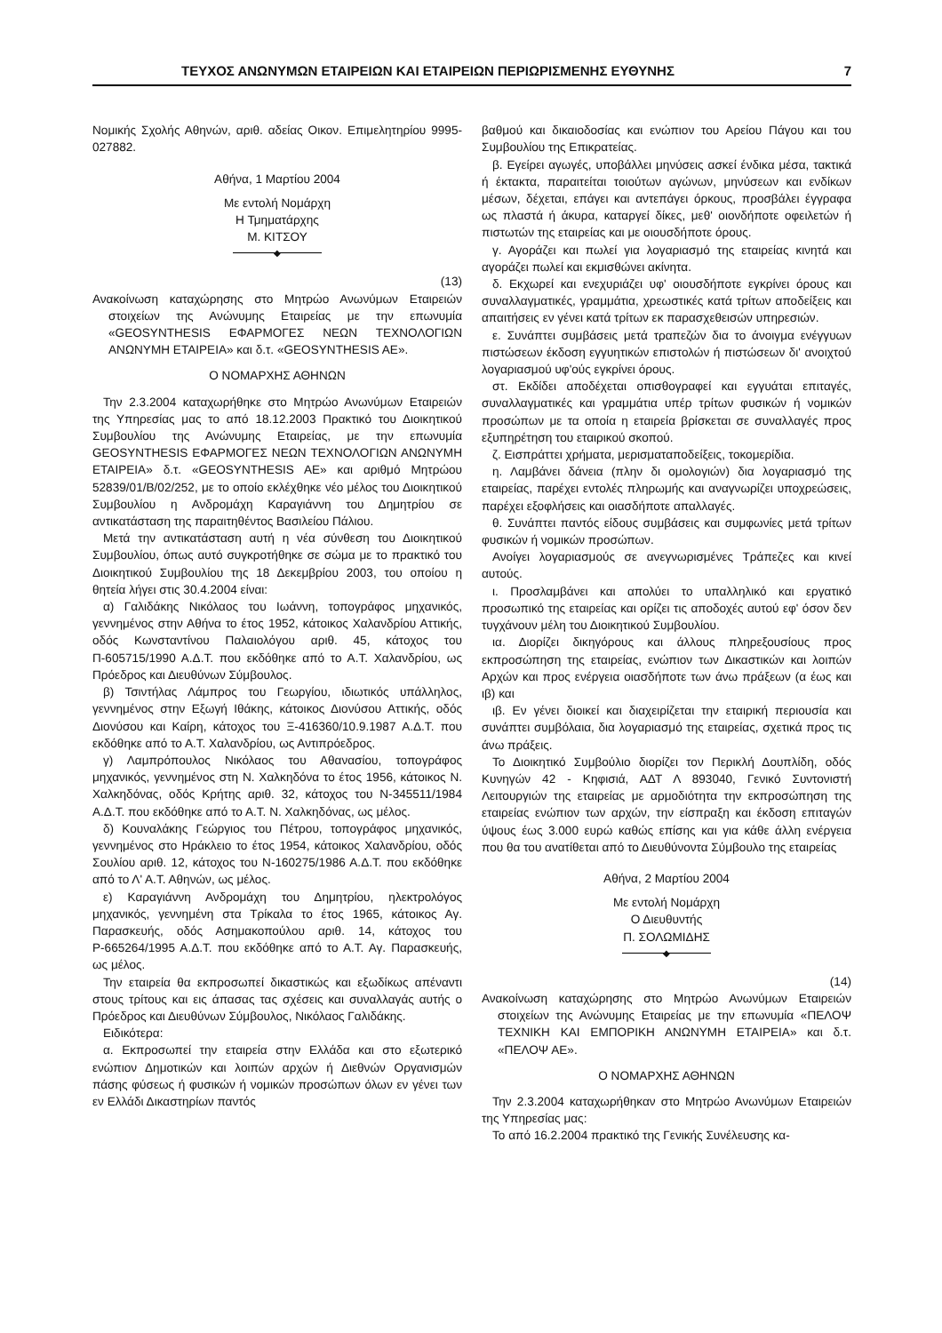ΤΕΥΧΟΣ ΑΝΩΝΥΜΩΝ ΕΤΑΙΡΕΙΩΝ ΚΑΙ ΕΤΑΙΡΕΙΩΝ ΠΕΡΙΩΡΙΣΜΕΝΗΣ ΕΥΘΥΝΗΣ 7
Νομικής Σχολής Αθηνών, αριθ. αδείας Οικον. Επιμελητηρίου 9995-027882.
Αθήνα, 1 Μαρτίου 2004
Με εντολή Νομάρχη
Η Τμηματάρχης
Μ. ΚΙΤΣΟΥ
◆
(13)
Ανακοίνωση καταχώρησης στο Μητρώο Ανωνύμων Εταιρειών στοιχείων της Ανώνυμης Εταιρείας με την επωνυμία «GEOSYNTHESIS ΕΦΑΡΜΟΓΕΣ ΝΕΩΝ ΤΕΧΝΟΛΟΓΙΩΝ ΑΝΩΝΥΜΗ ΕΤΑΙΡΕΙΑ» και δ.τ. «GEOSYNTHESIS AE».
Ο ΝΟΜΑΡΧΗΣ ΑΘΗΝΩΝ
Την 2.3.2004 καταχωρήθηκε στο Μητρώο Ανωνύμων Εταιρειών της Υπηρεσίας μας το από 18.12.2003 Πρακτικό του Διοικητικού Συμβουλίου της Ανώνυμης Εταιρείας, με την επωνυμία GEOSYNTHESIS ΕΦΑΡΜΟΓΕΣ ΝΕΩΝ ΤΕΧΝΟΛΟΓΙΩΝ ΑΝΩΝΥΜΗ ΕΤΑΙΡΕΙΑ» δ.τ. «GEOSYNTHESIS AE» και αριθμό Μητρώου 52839/01/Β/02/252, με το οποίο εκλέχθηκε νέο μέλος του Διοικητικού Συμβουλίου η Ανδρομάχη Καραγιάννη του Δημητρίου σε αντικατάσταση της παραιτηθέντος Βασιλείου Πάλιου.
Μετά την αντικατάσταση αυτή η νέα σύνθεση του Διοικητικού Συμβουλίου, όπως αυτό συγκροτήθηκε σε σώμα με το πρακτικό του Διοικητικού Συμβουλίου της 18 Δεκεμβρίου 2003, του οποίου η θητεία λήγει στις 30.4.2004 είναι:
α) Γαλιδάκης Νικόλαος του Ιωάννη, τοπογράφος μηχανικός, γεννημένος στην Αθήνα το έτος 1952, κάτοικος Χαλανδρίου Αττικής, οδός Κωνσταντίνου Παλαιολόγου αριθ. 45, κάτοχος του Π-605715/1990 Α.Δ.Τ. που εκδόθηκε από το Α.Τ. Χαλανδρίου, ως Πρόεδρος και Διευθύνων Σύμβουλος.
β) Τσιντήλας Λάμπρος του Γεωργίου, ιδιωτικός υπάλληλος, γεννημένος στην Εξωγή Ιθάκης, κάτοικος Διονύσου Αττικής, οδός Διονύσου και Καίρη, κάτοχος του Ξ-416360/10.9.1987 Α.Δ.Τ. που εκδόθηκε από το Α.Τ. Χαλανδρίου, ως Αντιπρόεδρος.
γ) Λαμπρόπουλος Νικόλαος του Αθανασίου, τοπογράφος μηχανικός, γεννημένος στη Ν. Χαλκηδόνα το έτος 1956, κάτοικος Ν. Χαλκηδόνας, οδός Κρήτης αριθ. 32, κάτοχος του Ν-345511/1984 Α.Δ.Τ. που εκδόθηκε από το Α.Τ. Ν. Χαλκηδόνας, ως μέλος.
δ) Κουναλάκης Γεώργιος του Πέτρου, τοπογράφος μηχανικός, γεννημένος στο Ηράκλειο το έτος 1954, κάτοικος Χαλανδρίου, οδός Σουλίου αριθ. 12, κάτοχος του Ν-160275/1986 Α.Δ.Τ. που εκδόθηκε από το Λ' Α.Τ. Αθηνών, ως μέλος.
ε) Καραγιάννη Ανδρομάχη του Δημητρίου, ηλεκτρολόγος μηχανικός, γεννημένη στα Τρίκαλα το έτος 1965, κάτοικος Αγ. Παρασκευής, οδός Ασημακοπούλου αριθ. 14, κάτοχος του Ρ-665264/1995 Α.Δ.Τ. που εκδόθηκε από το Α.Τ. Αγ. Παρασκευής, ως μέλος.
Την εταιρεία θα εκπροσωπεί δικαστικώς και εξωδίκως απέναντι στους τρίτους και εις άπασας τας σχέσεις και συναλλαγάς αυτής ο Πρόεδρος και Διευθύνων Σύμβουλος, Νικόλαος Γαλιδάκης.
Ειδικότερα:
α. Εκπροσωπεί την εταιρεία στην Ελλάδα και στο εξωτερικό ενώπιον Δημοτικών και λοιπών αρχών ή Διεθνών Οργανισμών πάσης φύσεως ή φυσικών ή νομικών προσώπων όλων εν γένει των εν Ελλάδι Δικαστηρίων παντός
βαθμού και δικαιοδοσίας και ενώπιον του Αρείου Πάγου και του Συμβουλίου της Επικρατείας.
β. Εγείρει αγωγές, υποβάλλει μηνύσεις ασκεί ένδικα μέσα, τακτικά ή έκτακτα, παραιτείται τοιούτων αγώνων, μηνύσεων και ενδίκων μέσων, δέχεται, επάγει και αντεπάγει όρκους, προσβάλει έγγραφα ως πλαστά ή άκυρα, καταργεί δίκες, μεθ' οιονδήποτε οφειλετών ή πιστωτών της εταιρείας και με οιουσδήποτε όρους.
γ. Αγοράζει και πωλεί για λογαριασμό της εταιρείας κινητά και αγοράζει πωλεί και εκμισθώνει ακίνητα.
δ. Εκχωρεί και ενεχυριάζει υφ' οιουσδήποτε εγκρίνει όρους και συναλλαγματικές, γραμμάτια, χρεωστικές κατά τρίτων αποδείξεις και απαιτήσεις εν γένει κατά τρίτων εκ παρασχεθεισών υπηρεσιών.
ε. Συνάπτει συμβάσεις μετά τραπεζών δια το άνοιγμα ενέγγυων πιστώσεων έκδοση εγγυητικών επιστολών ή πιστώσεων δι' ανοιχτού λογαριασμού υφ'ούς εγκρίνει όρους.
στ. Εκδίδει αποδέχεται οπισθογραφεί και εγγυάται επιταγές, συναλλαγματικές και γραμμάτια υπέρ τρίτων φυσικών ή νομικών προσώπων με τα οποία η εταιρεία βρίσκεται σε συναλλαγές προς εξυπηρέτηση του εταιρικού σκοπού.
ζ. Εισπράττει χρήματα, μερισματαποδείξεις, τοκομερίδια.
η. Λαμβάνει δάνεια (πλην δι ομολογιών) δια λογαριασμό της εταιρείας, παρέχει εντολές πληρωμής και αναγνωρίζει υποχρεώσεις, παρέχει εξοφλήσεις και οιασδήποτε απαλλαγές.
θ. Συνάπτει παντός είδους συμβάσεις και συμφωνίες μετά τρίτων φυσικών ή νομικών προσώπων.
Ανοίγει λογαριασμούς σε ανεγνωρισμένες Τράπεζες και κινεί αυτούς.
ι. Προσλαμβάνει και απολύει το υπαλληλικό και εργατικό προσωπικό της εταιρείας και ορίζει τις αποδοχές αυτού εφ' όσον δεν τυγχάνουν μέλη του Διοικητικού Συμβουλίου.
ια. Διορίζει δικηγόρους και άλλους πληρεξουσίους προς εκπροσώπηση της εταιρείας, ενώπιον των Δικαστικών και λοιπών Αρχών και προς ενέργεια οιασδήποτε των άνω πράξεων (α έως και ιβ) και
ιβ. Εν γένει διοικεί και διαχειρίζεται την εταιρική περιουσία και συνάπτει συμβόλαια, δια λογαριασμό της εταιρείας, σχετικά προς τις άνω πράξεις.
Το Διοικητικό Συμβούλιο διορίζει τον Περικλή Δουπλίδη, οδός Κυνηγών 42 - Κηφισιά, ΑΔΤ Λ 893040, Γενικό Συντονιστή Λειτουργιών της εταιρείας με αρμοδιότητα την εκπροσώπηση της εταιρείας ενώπιον των αρχών, την είσπραξη και έκδοση επιταγών ύψους έως 3.000 ευρώ καθώς επίσης και για κάθε άλλη ενέργεια που θα του ανατίθεται από το Διευθύνοντα Σύμβουλο της εταιρείας
Αθήνα, 2 Μαρτίου 2004
Με εντολή Νομάρχη
Ο Διευθυντής
Π. ΣΟΛΩΜΙΔΗΣ
◆
(14)
Ανακοίνωση καταχώρησης στο Μητρώο Ανωνύμων Εταιρειών στοιχείων της Ανώνυμης Εταιρείας με την επωνυμία «ΠΕΛΟΨ ΤΕΧΝΙΚΗ ΚΑΙ ΕΜΠΟΡΙΚΗ ΑΝΩΝΥΜΗ ΕΤΑΙΡΕΙΑ» και δ.τ. «ΠΕΛΟΨ ΑΕ».
Ο ΝΟΜΑΡΧΗΣ ΑΘΗΝΩΝ
Την 2.3.2004 καταχωρήθηκαν στο Μητρώο Ανωνύμων Εταιρειών της Υπηρεσίας μας:
Το από 16.2.2004 πρακτικό της Γενικής Συνέλευσης κα-